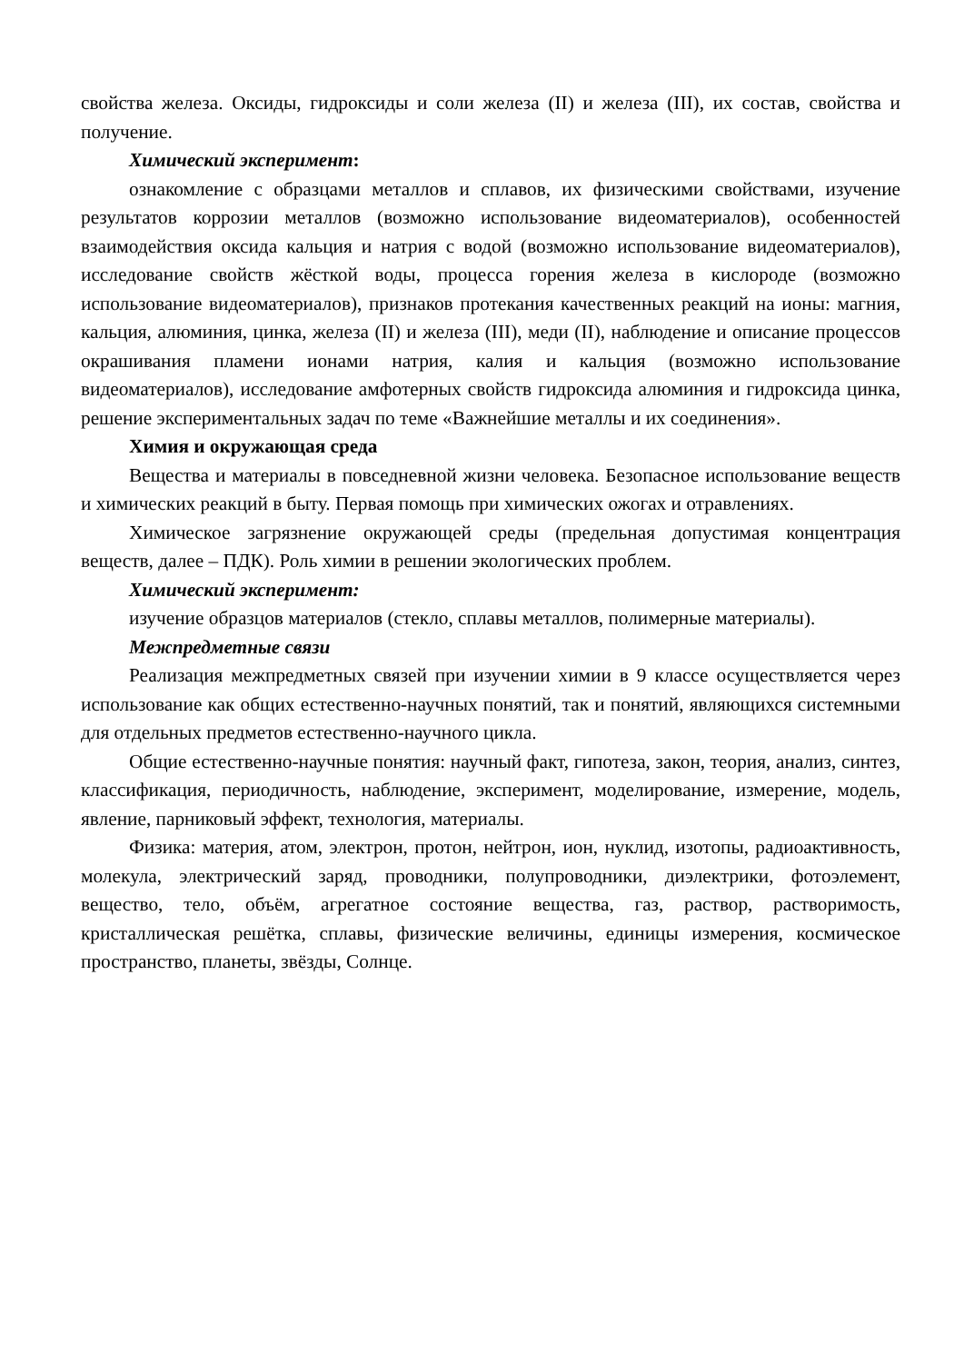свойства железа. Оксиды, гидроксиды и соли железа (II) и железа (III), их состав, свойства и получение.
Химический эксперимент:
ознакомление с образцами металлов и сплавов, их физическими свойствами, изучение результатов коррозии металлов (возможно использование видеоматериалов), особенностей взаимодействия оксида кальция и натрия с водой (возможно использование видеоматериалов), исследование свойств жёсткой воды, процесса горения железа в кислороде (возможно использование видеоматериалов), признаков протекания качественных реакций на ионы: магния, кальция, алюминия, цинка, железа (II) и железа (III), меди (II), наблюдение и описание процессов окрашивания пламени ионами натрия, калия и кальция (возможно использование видеоматериалов), исследование амфотерных свойств гидроксида алюминия и гидроксида цинка, решение экспериментальных задач по теме «Важнейшие металлы и их соединения».
Химия и окружающая среда
Вещества и материалы в повседневной жизни человека. Безопасное использование веществ и химических реакций в быту. Первая помощь при химических ожогах и отравлениях.
Химическое загрязнение окружающей среды (предельная допустимая концентрация веществ, далее – ПДК). Роль химии в решении экологических проблем.
Химический эксперимент:
изучение образцов материалов (стекло, сплавы металлов, полимерные материалы).
Межпредметные связи
Реализация межпредметных связей при изучении химии в 9 классе осуществляется через использование как общих естественно-научных понятий, так и понятий, являющихся системными для отдельных предметов естественно-научного цикла.
Общие естественно-научные понятия: научный факт, гипотеза, закон, теория, анализ, синтез, классификация, периодичность, наблюдение, эксперимент, моделирование, измерение, модель, явление, парниковый эффект, технология, материалы.
Физика: материя, атом, электрон, протон, нейтрон, ион, нуклид, изотопы, радиоактивность, молекула, электрический заряд, проводники, полупроводники, диэлектрики, фотоэлемент, вещество, тело, объём, агрегатное состояние вещества, газ, раствор, растворимость, кристаллическая решётка, сплавы, физические величины, единицы измерения, космическое пространство, планеты, звёзды, Солнце.